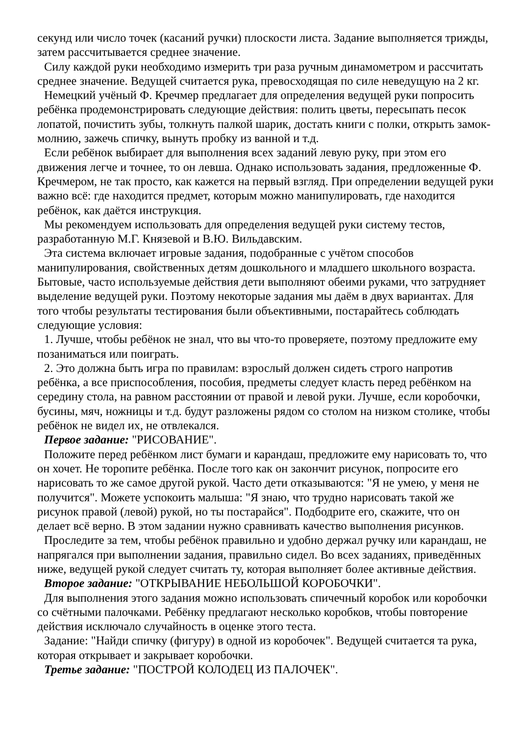секунд или число точек (касаний ручки) плоскости листа. Задание выполняется трижды, затем рассчитывается среднее значение.
Силу каждой руки необходимо измерить три раза ручным динамометром и рассчитать среднее значение. Ведущей считается рука, превосходящая по силе неведущую на 2 кг.
Немецкий учёный Ф. Кречмер предлагает для определения ведущей руки попросить ребёнка продемонстрировать следующие действия: полить цветы, пересыпать песок лопатой, почистить зубы, толкнуть палкой шарик, достать книги с полки, открыть замок-молнию, зажечь спичку, вынуть пробку из ванной и т.д.
Если ребёнок выбирает для выполнения всех заданий левую руку, при этом его движения легче и точнее, то он левша. Однако использовать задания, предложенные Ф. Кречмером, не так просто, как кажется на первый взгляд. При определении ведущей руки важно всё: где находится предмет, которым можно манипулировать, где находится ребёнок, как даётся инструкция.
Мы рекомендуем использовать для определения ведущей руки систему тестов, разработанную М.Г. Князевой и В.Ю. Вильдавским.
Эта система включает игровые задания, подобранные с учётом способов манипулирования, свойственных детям дошкольного и младшего школьного возраста. Бытовые, часто используемые действия дети выполняют обеими руками, что затрудняет выделение ведущей руки. Поэтому некоторые задания мы даём в двух вариантах. Для того чтобы результаты тестирования были объективными, постарайтесь соблюдать следующие условия:
1. Лучше, чтобы ребёнок не знал, что вы что-то проверяете, поэтому предложите ему позаниматься или поиграть.
2. Это должна быть игра по правилам: взрослый должен сидеть строго напротив ребёнка, а все приспособления, пособия, предметы следует класть перед ребёнком на середину стола, на равном расстоянии от правой и левой руки. Лучше, если коробочки, бусины, мяч, ножницы и т.д. будут разложены рядом со столом на низком столике, чтобы ребёнок не видел их, не отвлекался.
Первое задание: "РИСОВАНИЕ".
Положите перед ребёнком лист бумаги и карандаш, предложите ему нарисовать то, что он хочет. Не торопите ребёнка. После того как он закончит рисунок, попросите его нарисовать то же самое другой рукой. Часто дети отказываются: "Я не умею, у меня не получится". Можете успокоить малыша: "Я знаю, что трудно нарисовать такой же рисунок правой (левой) рукой, но ты постарайся". Подбодрите его, скажите, что он делает всё верно. В этом задании нужно сравнивать качество выполнения рисунков.
Проследите за тем, чтобы ребёнок правильно и удобно держал ручку или карандаш, не напрягался при выполнении задания, правильно сидел. Во всех заданиях, приведённых ниже, ведущей рукой следует считать ту, которая выполняет более активные действия.
Второе задание: "ОТКРЫВАНИЕ НЕБОЛЬШОЙ КОРОБОЧКИ".
Для выполнения этого задания можно использовать спичечный коробок или коробочки со счётными палочками. Ребёнку предлагают несколько коробков, чтобы повторение действия исключало случайность в оценке этого теста.
Задание: "Найди спичку (фигуру) в одной из коробочек". Ведущей считается та рука, которая открывает и закрывает коробочки.
Третье задание: "ПОСТРОЙ КОЛОДЕЦ ИЗ ПАЛОЧЕК".